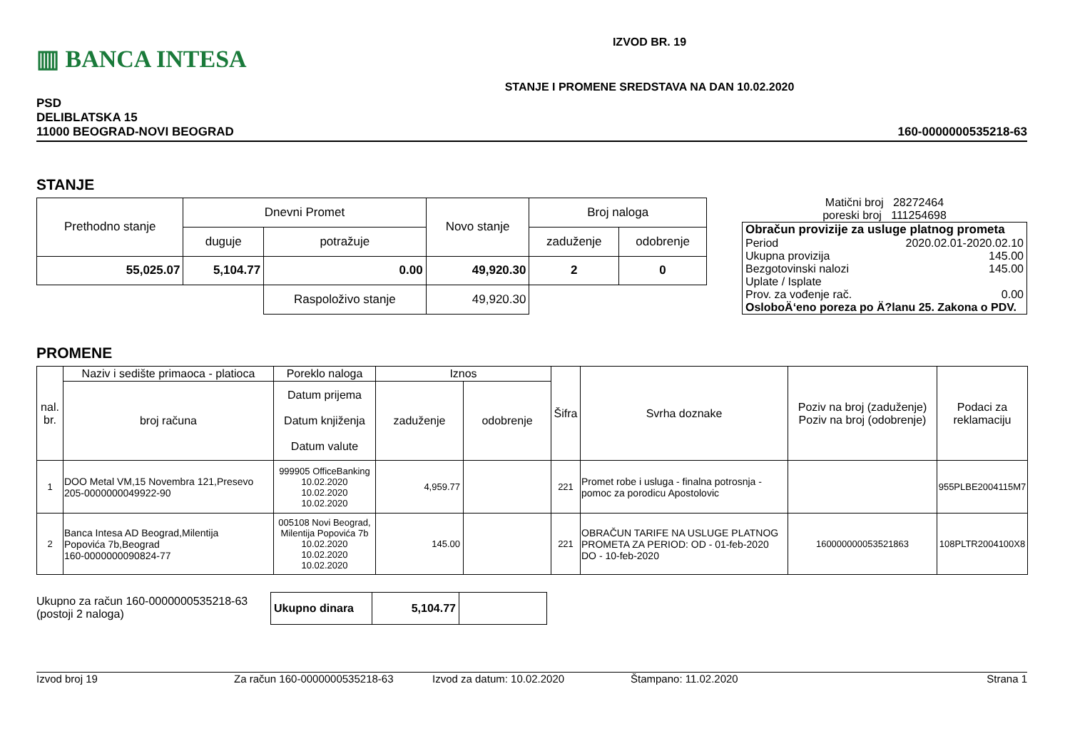▥ BANCA INTESA
IZVOD BR. 19
STANJE I PROMENE SREDSTAVA NA DAN 10.02.2020
PSD
DELIBLATSKA 15
11000 BEOGRAD-NOVI BEOGRAD
160-0000000535218-63
STANJE
| Prethodno stanje | Dnevni Promet | | Novo stanje | Broj naloga | |
| --- | --- | --- | --- | --- | --- |
| | duguje | potražuje | | zaduženje | odobrenje |
| 55,025.07 | 5,104.77 | 0.00 | 49,920.30 | 2 | 0 |
| | | Raspoloživo stanje | 49,920.30 | | |
Matični broj 28272464
poreski broj 111254698
Obračun provizije za usluge platnog prometa
Period 2020.02.01-2020.02.10
Ukupna provizija 145.00
Bezgotovinski nalozi 145.00
Uplate / Isplate
Prov. za vođenje rač. 0.00
OsloboÄ‘eno poreza po Ä?lanu 25. Zakona o PDV.
PROMENE
| nal. br. | Naziv i sedište primaoca - platioca | Poreklo naloga | Iznos | | Šifra | Svrha doznake | Poziv na broj (zaduženje) Poziv na broj (odobrenje) | Podaci za reklamaciju |
| --- | --- | --- | --- | --- | --- | --- | --- | --- |
| | broj računa | Datum prijema Datum knjiženja Datum valute | zaduženje | odobrenje | | | | |
| 1 | DOO Metal VM,15 Novembra 121,Presevo 205-0000000049922-90 | 999905 OfficeBanking 10.02.2020 10.02.2020 10.02.2020 | 4,959.77 | | 221 | Promet robe i usluga - finalna potrosnja - pomoc za porodicu Apostolovic | | 955PLBE2004115M7 |
| 2 | Banca Intesa AD Beograd,Milentija Popovića 7b,Beograd 160-0000000090824-77 | 005108 Novi Beograd, Milentija Popovića 7b 10.02.2020 10.02.2020 10.02.2020 | 145.00 | | 221 | OBRAČUN TARIFE NA USLUGE PLATNOG PROMETA ZA PERIOD: OD - 01-feb-2020 DO - 10-feb-2020 | 160000000053521863 | 108PLTR2004100X8 |
Ukupno za račun 160-0000000535218-63
(postoji 2 naloga)
| Ukupno dinara | 5,104.77 | |
Izvod broj 19 Za račun 160-0000000535218-63 Izvod za datum: 10.02.2020 Štampano: 11.02.2020 Strana 1